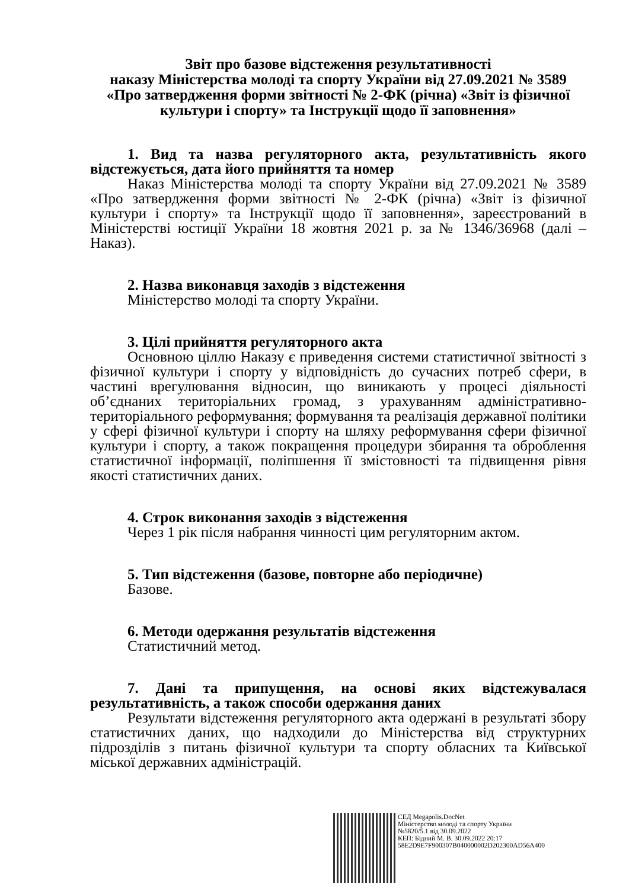Звіт про базове відстеження результативності
наказу Міністерства молоді та спорту України від 27.09.2021 № 3589
«Про затвердження форми звітності № 2-ФК (річна) «Звіт із фізичної культури і спорту» та Інструкції щодо її заповнення»
1. Вид та назва регуляторного акта, результативність якого відстежується, дата його прийняття та номер
Наказ Міністерства молоді та спорту України від 27.09.2021 № 3589 «Про затвердження форми звітності № 2-ФК (річна) «Звіт із фізичної культури і спорту» та Інструкції щодо її заповнення», зареєстрований в Міністерстві юстиції України 18 жовтня 2021 р. за № 1346/36968 (далі – Наказ).
2. Назва виконавця заходів з відстеження
Міністерство молоді та спорту України.
3. Цілі прийняття регуляторного акта
Основною ціллю Наказу є приведення системи статистичної звітності з фізичної культури і спорту у відповідність до сучасних потреб сфери, в частині врегулювання відносин, що виникають у процесі діяльності об’єднаних територіальних громад, з урахуванням адміністративно-територіального реформування; формування та реалізація державної політики у сфері фізичної культури і спорту на шляху реформування сфери фізичної культури і спорту, а також покращення процедури збирання та оброблення статистичної інформації, поліпшення її змістовності та підвищення рівня якості статистичних даних.
4. Строк виконання заходів з відстеження
Через 1 рік після набрання чинності цим регуляторним актом.
5. Тип відстеження (базове, повторне або періодичне)
Базове.
6. Методи одержання результатів відстеження
Статистичний метод.
7. Дані та припущення, на основі яких відстежувалася результативність, а також способи одержання даних
Результати відстеження регуляторного акта одержані в результаті збору статистичних даних, що надходили до Міністерства від структурних підрозділів з питань фізичної культури та спорту обласних та Київської міської державних адміністрацій.
СЕД Megapolis.DocNet
Міністерство молоді та спорту України
№5820/5.1 від 30.09.2022
КЕП: Бідний М. В. 30.09.2022 20:17
58E2D9E7F900307B040000002D202300AD56A400